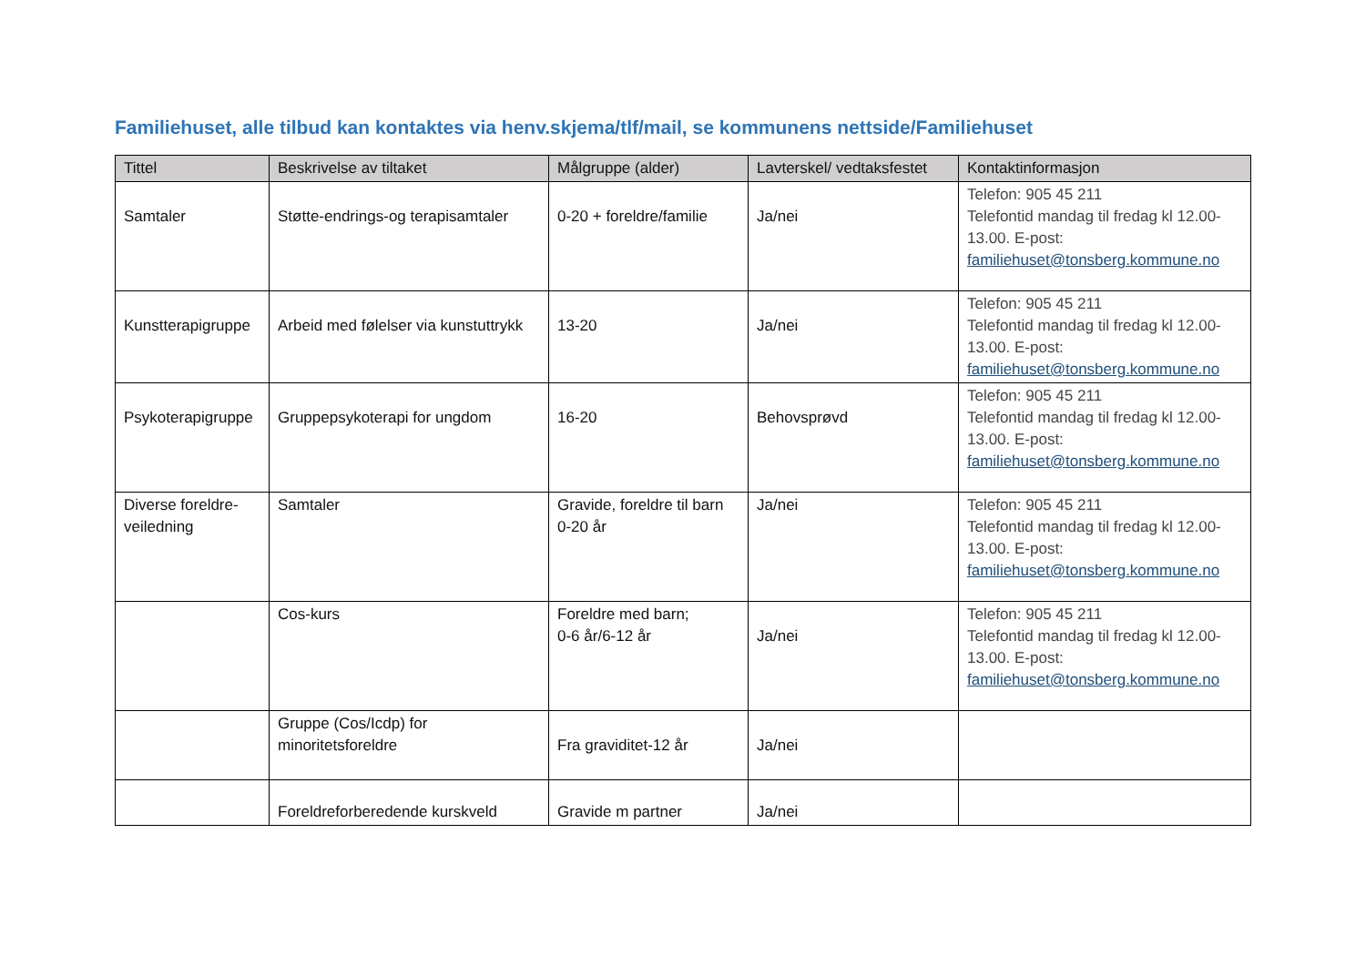Familiehuset, alle tilbud kan kontaktes via henv.skjema/tlf/mail, se kommunens nettside/Familiehuset
| Tittel | Beskrivelse av tiltaket | Målgruppe (alder) | Lavterskel/ vedtaksfestet | Kontaktinformasjon |
| --- | --- | --- | --- | --- |
| Samtaler | Støtte-endrings-og terapisamtaler | 0-20 + foreldre/familie | Ja/nei | Telefon: 905 45 211 Telefontid mandag til fredag kl 12.00-13.00. E-post: familiehuset@tonsberg.kommune.no |
| Kunstterapigruppe | Arbeid med følelser via kunstuttrykk | 13-20 | Ja/nei | Telefon: 905 45 211 Telefontid mandag til fredag kl 12.00-13.00. E-post: familiehuset@tonsberg.kommune.no |
| Psykoterapigruppe | Gruppepsykoterapi for ungdom | 16-20 | Behovsprøvd | Telefon: 905 45 211 Telefontid mandag til fredag kl 12.00-13.00. E-post: familiehuset@tonsberg.kommune.no |
| Diverse foreldre-veiledning | Samtaler | Gravide, foreldre til barn 0-20 år | Ja/nei | Telefon: 905 45 211 Telefontid mandag til fredag kl 12.00-13.00. E-post: familiehuset@tonsberg.kommune.no |
| | Cos-kurs | Foreldre med barn; 0-6 år/6-12 år | Ja/nei | Telefon: 905 45 211 Telefontid mandag til fredag kl 12.00-13.00. E-post: familiehuset@tonsberg.kommune.no |
| | Gruppe (Cos/Icdp) for minoritetsforeldre | Fra graviditet-12 år | Ja/nei | |
| | Foreldreforberedende kurskveld | Gravide m partner | Ja/nei | |